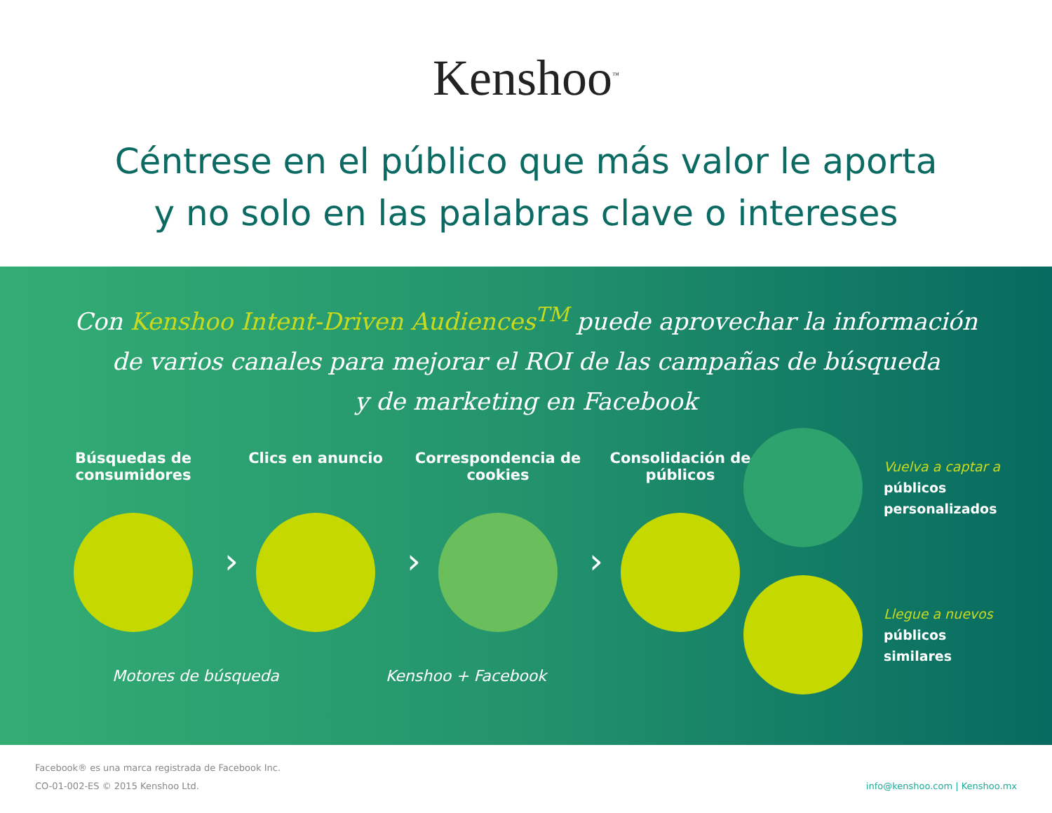Kenshoo<sup>™</sup>
Céntrese en el público que más valor le aporta
y no solo en las palabras clave o intereses
Con Kenshoo Intent-Driven Audiences<sup>TM</sup> puede aprovechar la información
de varios canales para mejorar el ROI de las campañas de búsqueda
y de marketing en Facebook
Búsquedas de consumidores
›
Clics en anuncio
›
Correspondencia de cookies
›
Consolidación de públicos
Vuelva a captar a
públicos
personalizados
Llegue a nuevos
públicos
similares
Motores de búsqueda Kenshoo + Facebook
Facebook® es una marca registrada de Facebook Inc.
CO-01-002-ES © 2015 Kenshoo Ltd.
info@kenshoo.com | Kenshoo.mx